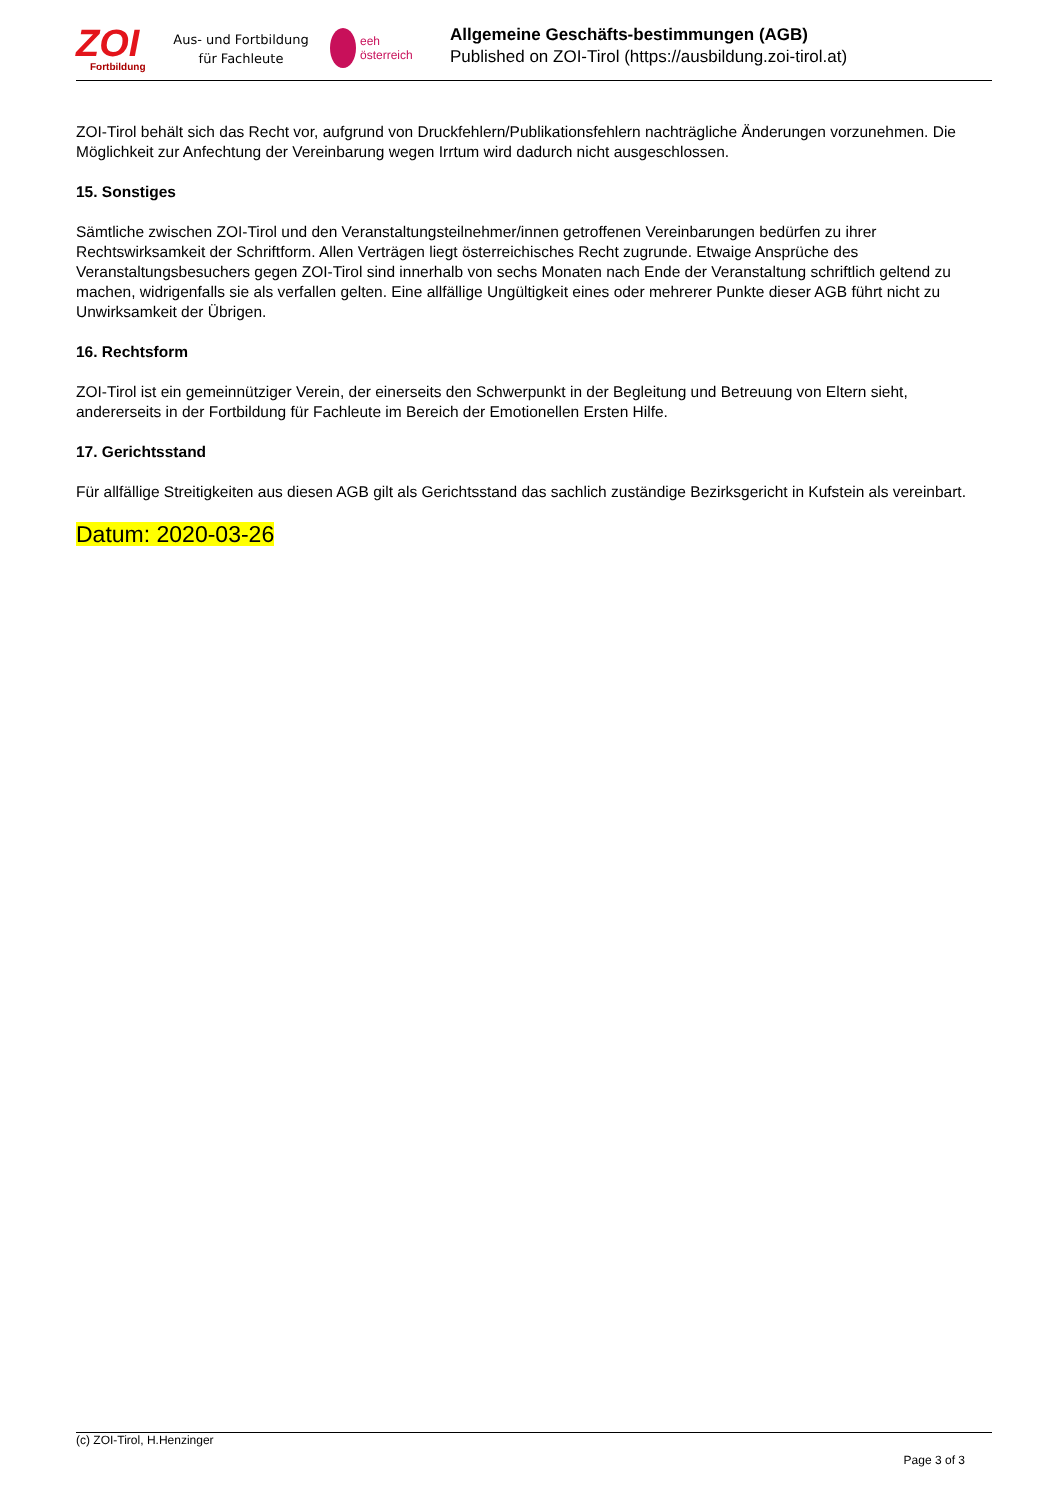ZOI
Fortbildung
Aus- und Fortbildung
für Fachleute
eeh
österreich
Allgemeine Geschäfts-bestimmungen (AGB)
Published on ZOI-Tirol (https://ausbildung.zoi-tirol.at)
ZOI-Tirol behält sich das Recht vor, aufgrund von Druckfehlern/Publikationsfehlern nachträgliche Änderungen vorzunehmen. Die Möglichkeit zur Anfechtung der Vereinbarung wegen Irrtum wird dadurch nicht ausgeschlossen.
15. Sonstiges
Sämtliche zwischen ZOI-Tirol und den Veranstaltungsteilnehmer/innen getroffenen Vereinbarungen bedürfen zu ihrer Rechtswirksamkeit der Schriftform. Allen Verträgen liegt österreichisches Recht zugrunde. Etwaige Ansprüche des Veranstaltungsbesuchers gegen ZOI-Tirol sind innerhalb von sechs Monaten nach Ende der Veranstaltung schriftlich geltend zu machen, widrigenfalls sie als verfallen gelten. Eine allfällige Ungültigkeit eines oder mehrerer Punkte dieser AGB führt nicht zu Unwirksamkeit der Übrigen.
16. Rechtsform
ZOI-Tirol ist ein gemeinnütziger Verein, der einerseits den Schwerpunkt in der Begleitung und Betreuung von Eltern sieht, andererseits in der Fortbildung für Fachleute im Bereich der Emotionellen Ersten Hilfe.
17. Gerichtsstand
Für allfällige Streitigkeiten aus diesen AGB gilt als Gerichtsstand das sachlich zuständige Bezirksgericht in Kufstein als vereinbart.
Datum: 2020-03-26
(c) ZOI-Tirol, H.Henzinger
Page 3 of 3